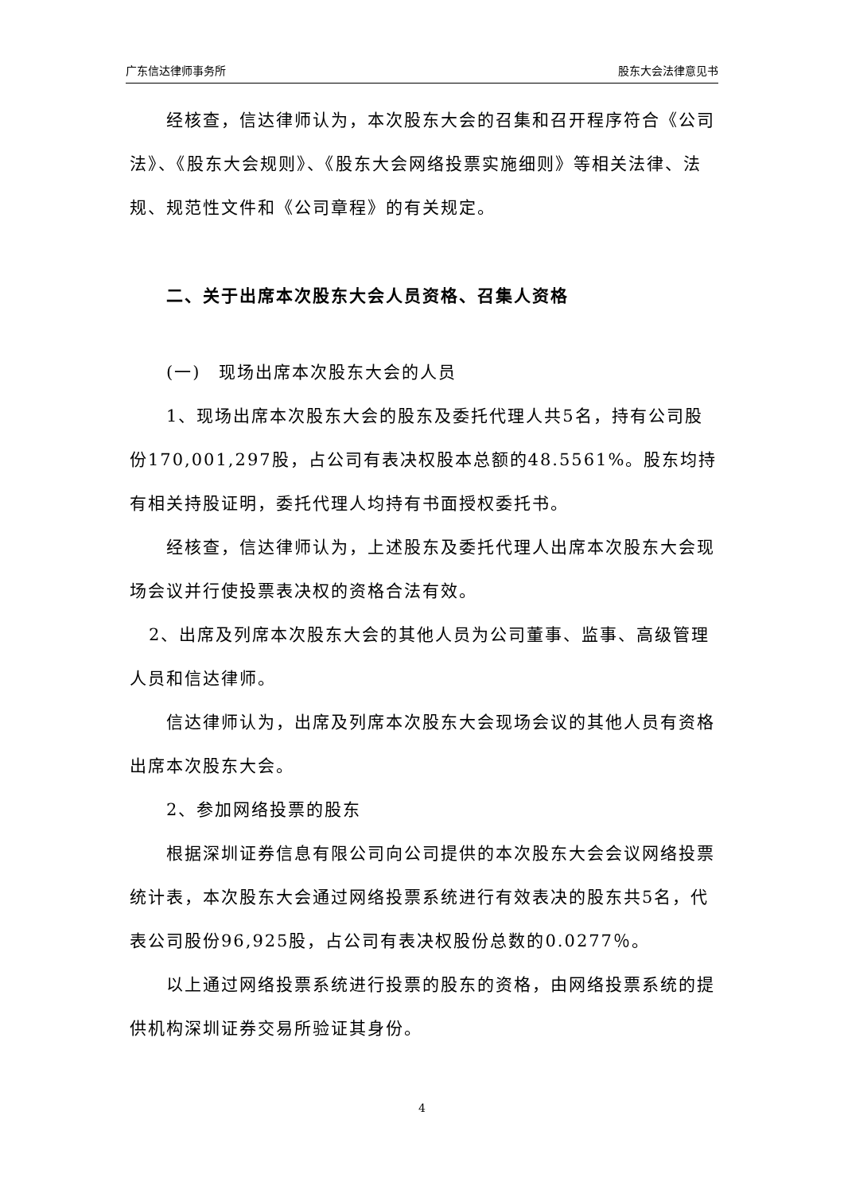广东信达律师事务所 股东大会法律意见书
经核查，信达律师认为，本次股东大会的召集和召开程序符合《公司法》、《股东大会规则》、《股东大会网络投票实施细则》等相关法律、法规、规范性文件和《公司章程》的有关规定。
二、关于出席本次股东大会人员资格、召集人资格
(一)　现场出席本次股东大会的人员
1、现场出席本次股东大会的股东及委托代理人共5名，持有公司股份170,001,297股，占公司有表决权股本总额的48.5561%。股东均持有相关持股证明，委托代理人均持有书面授权委托书。
经核查，信达律师认为，上述股东及委托代理人出席本次股东大会现场会议并行使投票表决权的资格合法有效。
2、出席及列席本次股东大会的其他人员为公司董事、监事、高级管理人员和信达律师。
信达律师认为，出席及列席本次股东大会现场会议的其他人员有资格出席本次股东大会。
2、参加网络投票的股东
根据深圳证券信息有限公司向公司提供的本次股东大会会议网络投票统计表，本次股东大会通过网络投票系统进行有效表决的股东共5名，代表公司股份96,925股，占公司有表决权股份总数的0.0277％。
以上通过网络投票系统进行投票的股东的资格，由网络投票系统的提供机构深圳证券交易所验证其身份。
4